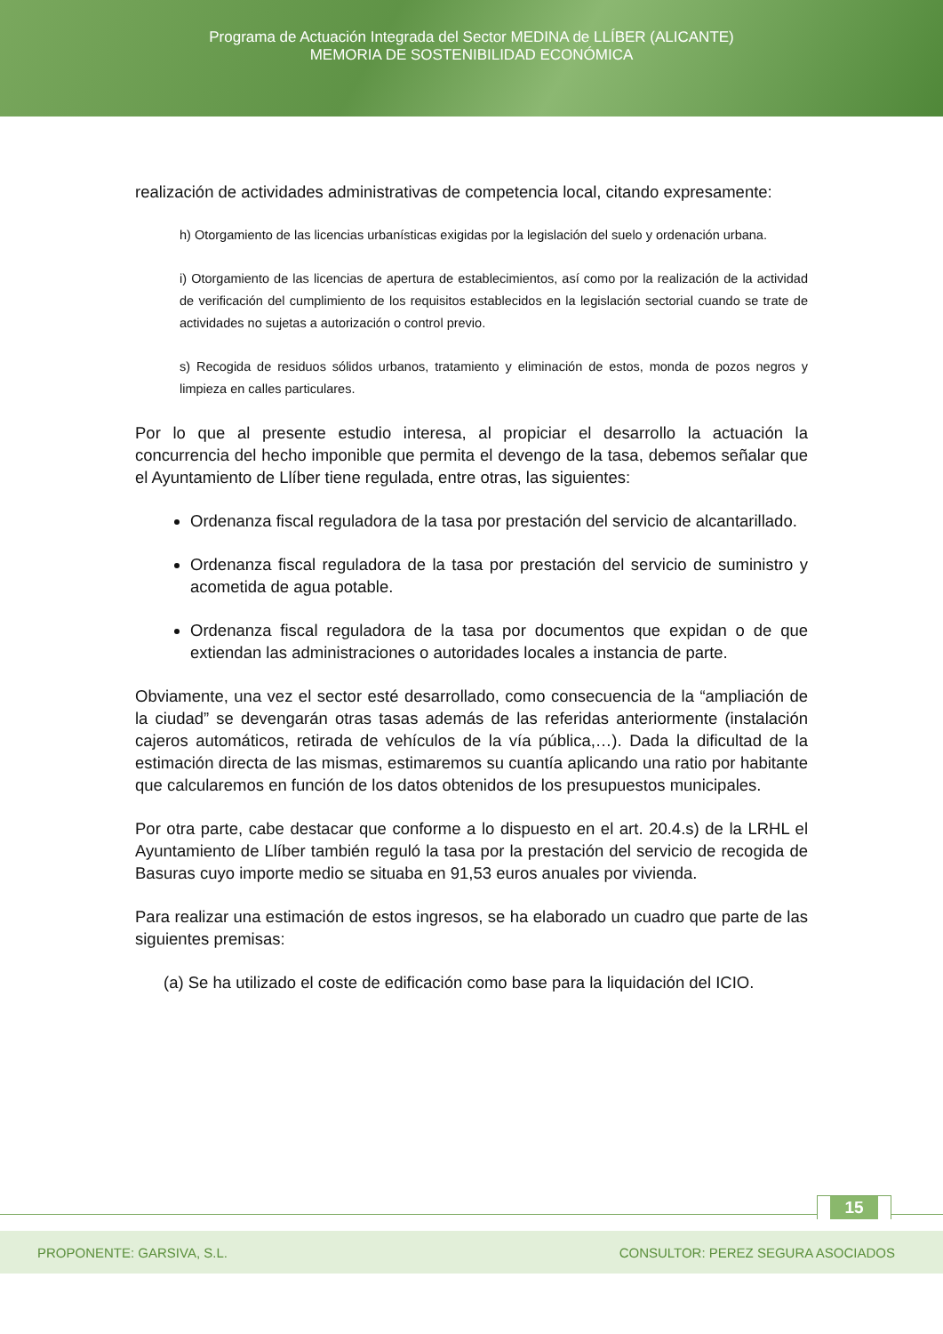Programa de Actuación Integrada del Sector MEDINA de LLÍBER (ALICANTE)
MEMORIA DE SOSTENIBILIDAD ECONÓMICA
realización de actividades administrativas de competencia local, citando expresamente:
h) Otorgamiento de las licencias urbanísticas exigidas por la legislación del suelo y ordenación urbana.
i) Otorgamiento de las licencias de apertura de establecimientos, así como por la realización de la actividad de verificación del cumplimiento de los requisitos establecidos en la legislación sectorial cuando se trate de actividades no sujetas a autorización o control previo.
s) Recogida de residuos sólidos urbanos, tratamiento y eliminación de estos, monda de pozos negros y limpieza en calles particulares.
Por lo que al presente estudio interesa, al propiciar el desarrollo la actuación la concurrencia del hecho imponible que permita el devengo de la tasa, debemos señalar que el Ayuntamiento de Llíber tiene regulada, entre otras, las siguientes:
Ordenanza fiscal reguladora de la tasa por prestación del servicio de alcantarillado.
Ordenanza fiscal reguladora de la tasa por prestación del servicio de suministro y acometida de agua potable.
Ordenanza fiscal reguladora de la tasa por documentos que expidan o de que extiendan las administraciones o autoridades locales a instancia de parte.
Obviamente, una vez el sector esté desarrollado, como consecuencia de la “ampliación de la ciudad” se devengarán otras tasas además de las referidas anteriormente (instalación cajeros automáticos, retirada de vehículos de la vía pública,…). Dada la dificultad de la estimación directa de las mismas, estimaremos su cuantía aplicando una ratio por habitante que calcularemos en función de los datos obtenidos de los presupuestos municipales.
Por otra parte, cabe destacar que conforme a lo dispuesto en el art. 20.4.s) de la LRHL el Ayuntamiento de Llíber también reguló la tasa por la prestación del servicio de recogida de Basuras cuyo importe medio se situaba en 91,53 euros anuales por vivienda.
Para realizar una estimación de estos ingresos, se ha elaborado un cuadro que parte de las siguientes premisas:
(a) Se ha utilizado el coste de edificación como base para la liquidación del ICIO.
15
PROPONENTE: GARSIVA, S.L. CONSULTOR: PEREZ SEGURA ASOCIADOS